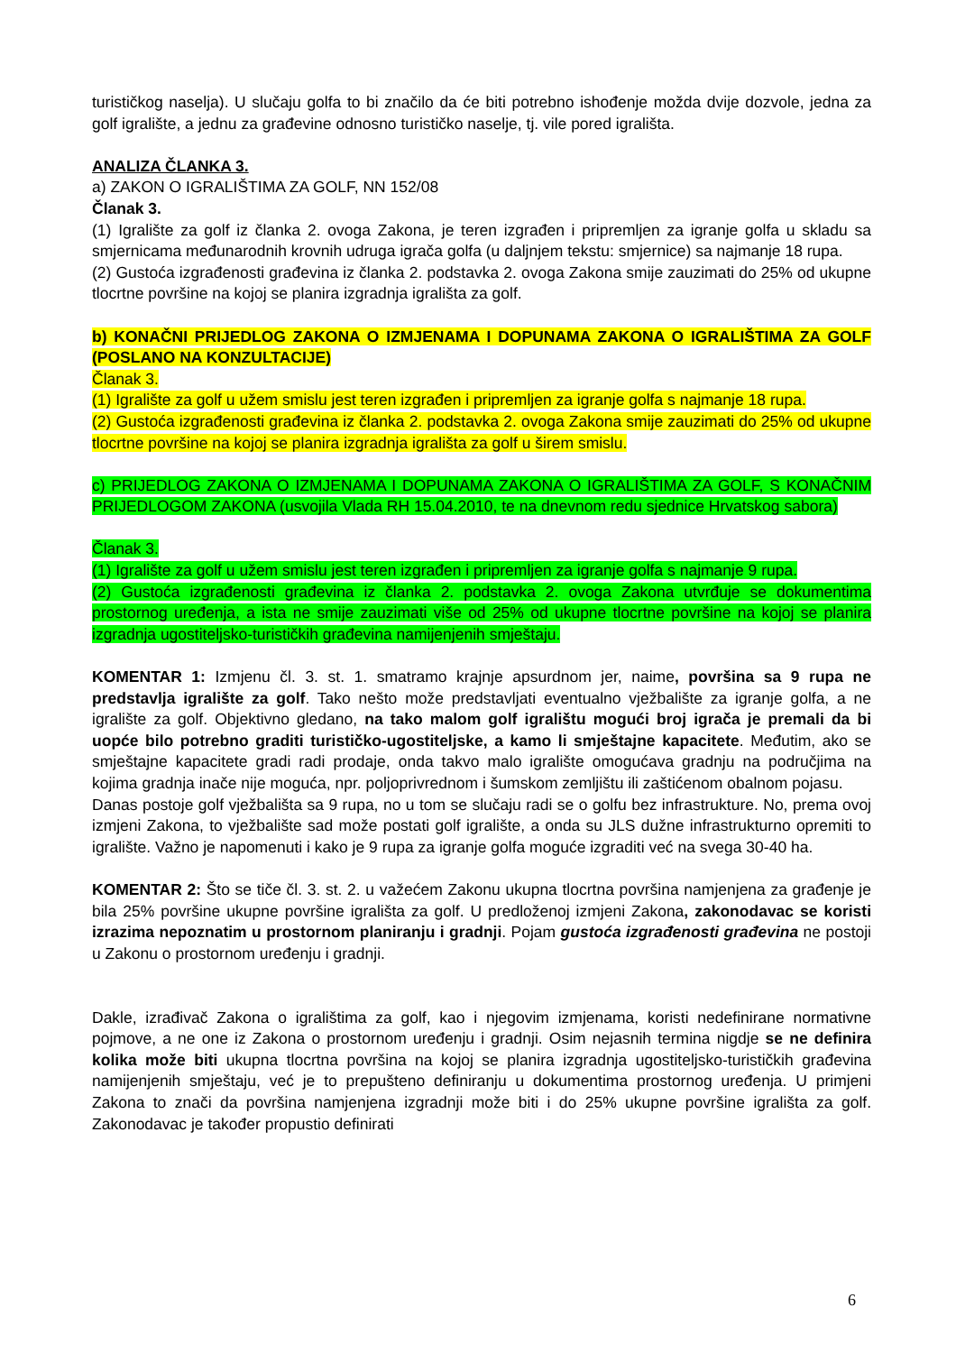turističkog naselja). U slučaju golfa to bi značilo da će biti potrebno ishođenje možda dvije dozvole, jedna za golf igralište, a jednu za građevine odnosno turističko naselje, tj. vile pored igrališta.
ANALIZA ČLANKA 3.
a) ZAKON O IGRALIŠTIMA ZA GOLF, NN 152/08
Članak 3.
(1) Igralište za golf iz članka 2. ovoga Zakona, je teren izgrađen i pripremljen za igranje golfa u skladu sa smjernicama međunarodnih krovnih udruga igrača golfa (u daljnjem tekstu: smjernice) sa najmanje 18 rupa.
(2) Gustoća izgrađenosti građevina iz članka 2. podstavka 2. ovoga Zakona smije zauzimati do 25% od ukupne tlocrtne površine na kojoj se planira izgradnja igrališta za golf.
b) KONAČNI PRIJEDLOG ZAKONA O IZMJENAMA I DOPUNAMA ZAKONA O IGRALIŠTIMA ZA GOLF (POSLANO NA KONZULTACIJE)
Članak 3.
(1) Igralište za golf u užem smislu jest teren izgrađen i pripremljen za igranje golfa s najmanje 18 rupa.
(2) Gustoća izgrađenosti građevina iz članka 2. podstavka 2. ovoga Zakona smije zauzimati do 25% od ukupne tlocrtne površine na kojoj se planira izgradnja igrališta za golf u širem smislu.
c) PRIJEDLOG ZAKONA O IZMJENAMA I DOPUNAMA ZAKONA O IGRALIŠTIMA ZA GOLF, S KONAČNIM PRIJEDLOGOM ZAKONA (usvojila Vlada RH 15.04.2010, te na dnevnom redu sjednice Hrvatskog sabora)
Članak 3.
(1) Igralište za golf u užem smislu jest teren izgrađen i pripremljen za igranje golfa s najmanje 9 rupa.
(2) Gustoća izgrađenosti građevina iz članka 2. podstavka 2. ovoga Zakona utvrđuje se dokumentima prostornog uređenja, a ista ne smije zauzimati više od 25% od ukupne tlocrtne površine na kojoj se planira izgradnja ugostiteljsko-turističkih građevina namijenjenih smještaju.
KOMENTAR 1: Izmjenu čl. 3. st. 1. smatramo krajnje apsurdnom jer, naime, površina sa 9 rupa ne predstavlja igralište za golf. Tako nešto može predstavljati eventualno vježbalište za igranje golfa, a ne igralište za golf. Objektivno gledano, na tako malom golf igralištu mogući broj igrača je premali da bi uopće bilo potrebno graditi turističko-ugostiteljske, a kamo li smještajne kapacitete. Međutim, ako se smještajne kapacitete gradi radi prodaje, onda takvo malo igralište omogućava gradnju na područjima na kojima gradnja inače nije moguća, npr. poljoprivrednom i šumskom zemljištu ili zaštićenom obalnom pojasu.
Danas postoje golf vježbališta sa 9 rupa, no u tom se slučaju radi se o golfu bez infrastrukture. No, prema ovoj izmjeni Zakona, to vježbalište sad može postati golf igralište, a onda su JLS dužne infrastrukturno opremiti to igralište. Važno je napomenuti i kako je 9 rupa za igranje golfa moguće izgraditi već na svega 30-40 ha.
KOMENTAR 2: Što se tiče čl. 3. st. 2. u važećem Zakonu ukupna tlocrtna površina namjenjena za građenje je bila 25% površine ukupne površine igrališta za golf. U predloženoj izmjeni Zakona, zakonodavac se koristi izrazima nepoznatim u prostornom planiranju i gradnji. Pojam gustoća izgrađenosti građevina ne postoji u Zakonu o prostornom uređenju i gradnji.
Dakle, izrađivač Zakona o igralištima za golf, kao i njegovim izmjenama, koristi nedefinirane normativne pojmove, a ne one iz Zakona o prostornom uređenju i gradnji. Osim nejasnih termina nigdje se ne definira kolika može biti ukupna tlocrtna površina na kojoj se planira izgradnja ugostiteljsko-turističkih građevina namijenjenih smještaju, već je to prepušteno definiranju u dokumentima prostornog uređenja. U primjeni Zakona to znači da površina namjenjena izgradnji može biti i do 25% ukupne površine igrališta za golf. Zakonodavac je također propustio definirati
6